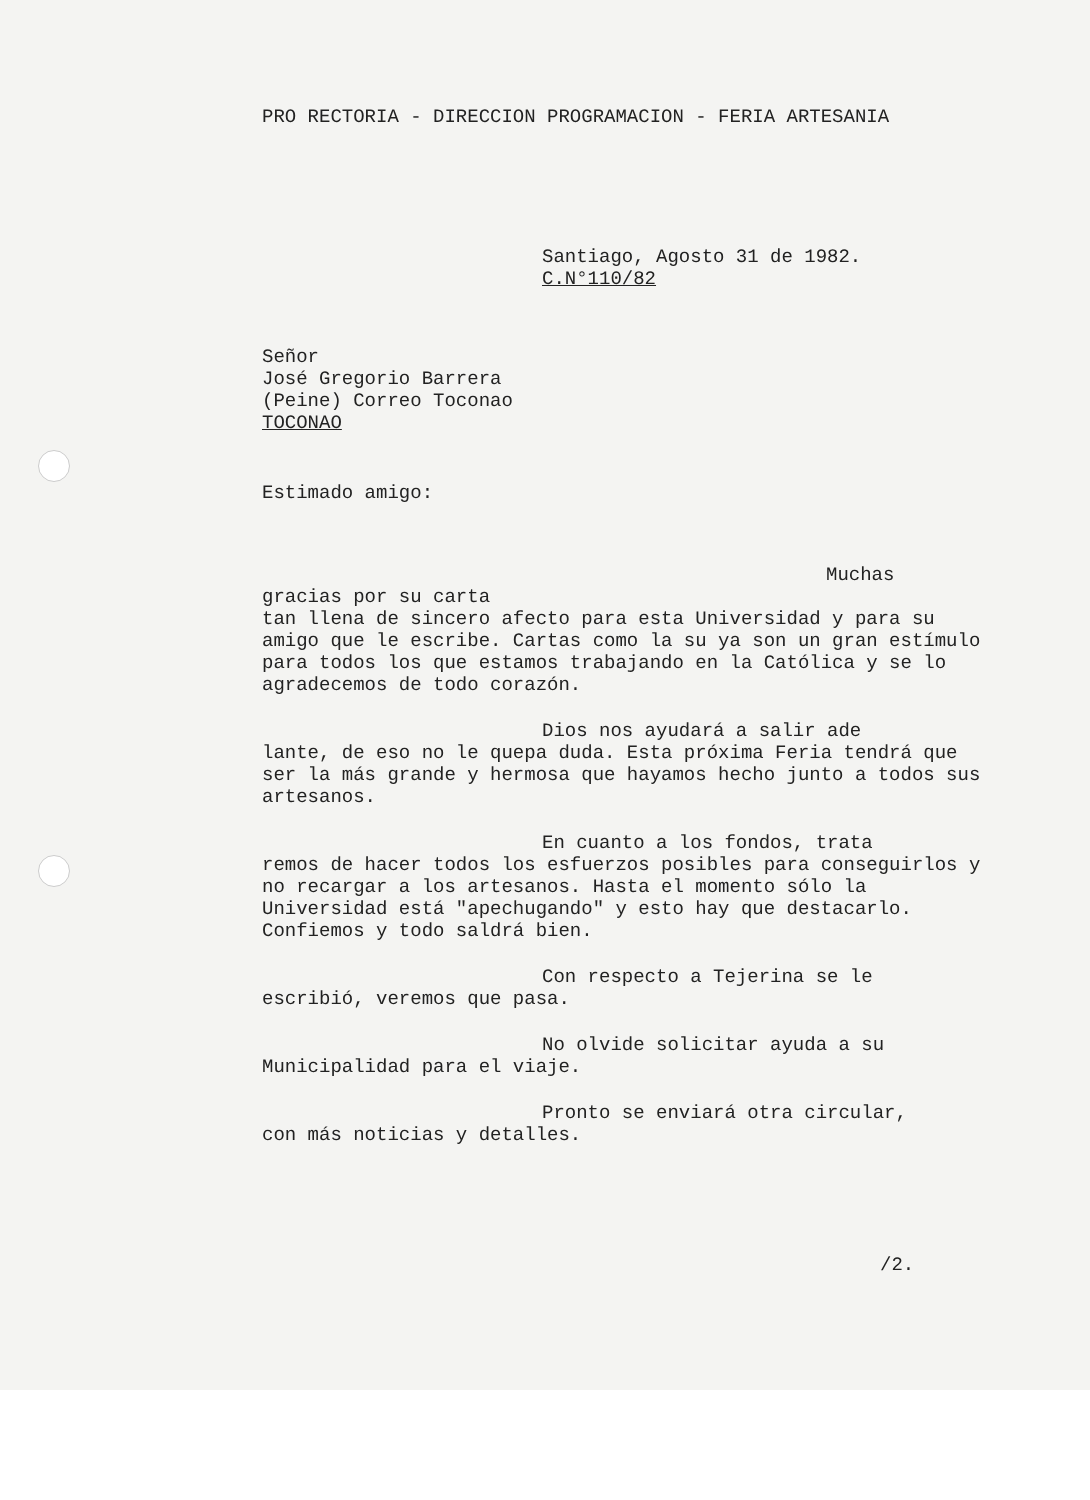PRO RECTORIA - DIRECCION PROGRAMACION - FERIA ARTESANIA
Santiago, Agosto 31 de 1982.
C.N°110/82
Señor
José Gregorio Barrera
(Peine) Correo Toconao
TOCONAO
Estimado amigo:
Muchas gracias por su carta
tan llena de sincero afecto para esta Universidad y para su amigo que le escribe. Cartas como la su ya son un gran estímulo para todos los que estamos trabajando en la Católica y se lo agradecemos de todo corazón.
Dios nos ayudará a salir ade
lante, de eso no le quepa duda. Esta próxima Feria tendrá que ser la más grande y hermosa que hayamos hecho junto a todos sus artesanos.
En cuanto a los fondos, trata
remos de hacer todos los esfuerzos posibles para conseguirlos y no recargar a los artesanos. Hasta el momento sólo la Universidad está "apechugando" y esto hay que destacarlo. Confiemos y todo saldrá bien.
Con respecto a Tejerina se le
escribió, veremos que pasa.
No olvide solicitar ayuda a su
Municipalidad para el viaje.
Pronto se enviará otra circular,
con más noticias y detalles.
/2.